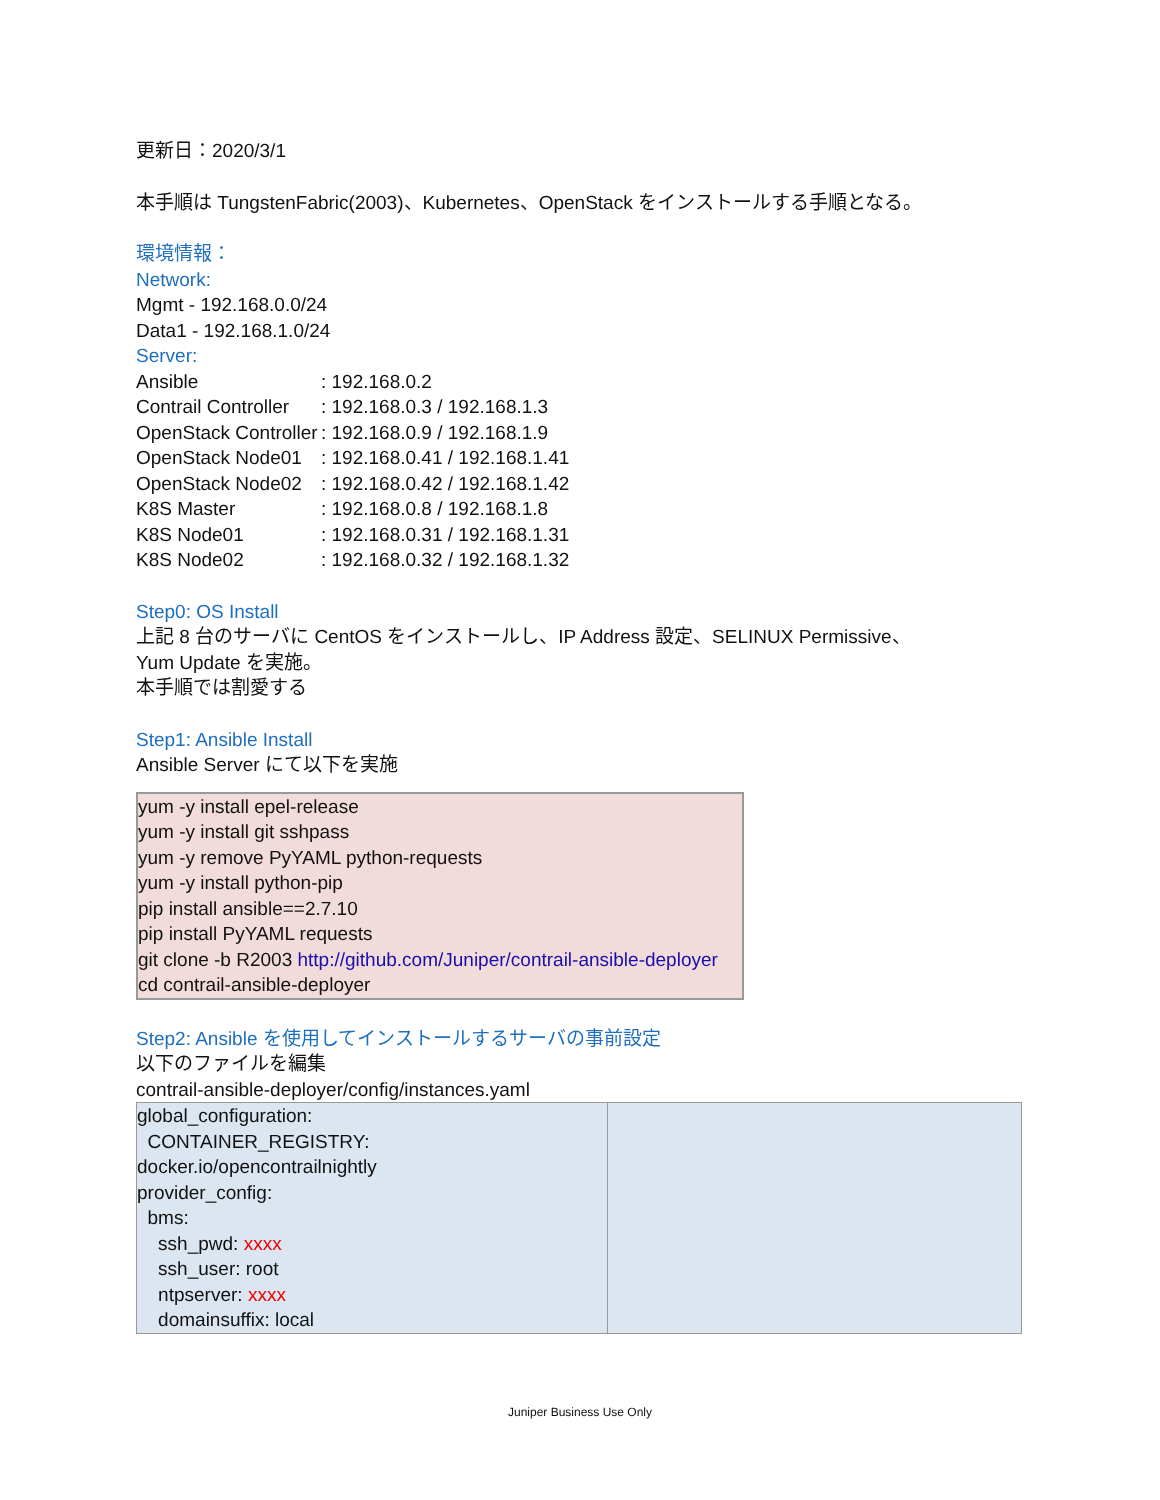更新日：2020/3/1
本手順は TungstenFabric(2003)、Kubernetes、OpenStack をインストールする手順となる。
環境情報：
Network:
Mgmt - 192.168.0.0/24
Data1 - 192.168.1.0/24
Server:
| Ansible | : 192.168.0.2 |
| Contrail Controller | : 192.168.0.3 / 192.168.1.3 |
| OpenStack Controller | : 192.168.0.9 / 192.168.1.9 |
| OpenStack Node01 | : 192.168.0.41 / 192.168.1.41 |
| OpenStack Node02 | : 192.168.0.42 / 192.168.1.42 |
| K8S Master | : 192.168.0.8 / 192.168.1.8 |
| K8S Node01 | : 192.168.0.31 / 192.168.1.31 |
| K8S Node02 | : 192.168.0.32 / 192.168.1.32 |
Step0: OS Install
上記 8 台のサーバに CentOS をインストールし、IP Address 設定、SELINUX Permissive、
Yum Update を実施。
本手順では割愛する
Step1: Ansible Install
Ansible Server にて以下を実施
yum -y install epel-release
yum -y install git sshpass
yum -y remove PyYAML python-requests
yum -y install python-pip
pip install ansible==2.7.10
pip install PyYAML requests
git clone -b R2003 http://github.com/Juniper/contrail-ansible-deployer
cd contrail-ansible-deployer
Step2: Ansible を使用してインストールするサーバの事前設定
以下のファイルを編集
contrail-ansible-deployer/config/instances.yaml
| global_configuration: CONTAINER_REGISTRY: docker.io/opencontrailnightly provider_config: bms: ssh_pwd: xxxx ssh_user: root ntpserver: xxxx domainsuffix: local | |
Juniper Business Use Only